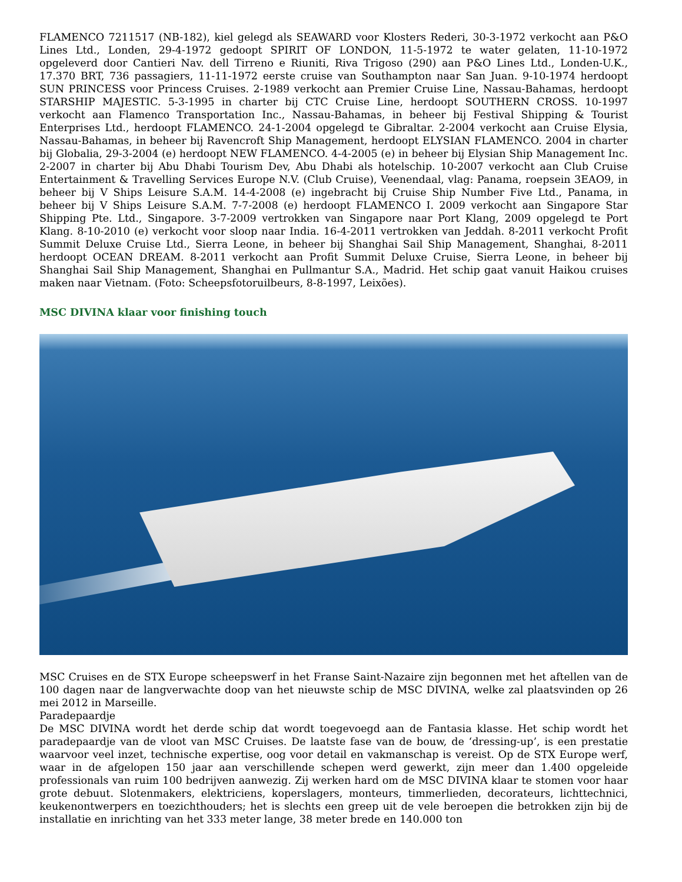FLAMENCO 7211517 (NB-182), kiel gelegd als SEAWARD voor Klosters Rederi, 30-3-1972 verkocht aan P&O Lines Ltd., Londen, 29-4-1972 gedoopt SPIRIT OF LONDON, 11-5-1972 te water gelaten, 11-10-1972 opgeleverd door Cantieri Nav. dell Tirreno e Riuniti, Riva Trigoso (290) aan P&O Lines Ltd., Londen-U.K., 17.370 BRT, 736 passagiers, 11-11-1972 eerste cruise van Southampton naar San Juan. 9-10-1974 herdoopt SUN PRINCESS voor Princess Cruises. 2-1989 verkocht aan Premier Cruise Line, Nassau-Bahamas, herdoopt STARSHIP MAJESTIC. 5-3-1995 in charter bij CTC Cruise Line, herdoopt SOUTHERN CROSS. 10-1997 verkocht aan Flamenco Transportation Inc., Nassau-Bahamas, in beheer bij Festival Shipping & Tourist Enterprises Ltd., herdoopt FLAMENCO. 24-1-2004 opgelegd te Gibraltar. 2-2004 verkocht aan Cruise Elysia, Nassau-Bahamas, in beheer bij Ravencroft Ship Management, herdoopt ELYSIAN FLAMENCO. 2004 in charter bij Globalia, 29-3-2004 (e) herdoopt NEW FLAMENCO. 4-4-2005 (e) in beheer bij Elysian Ship Management Inc. 2-2007 in charter bij Abu Dhabi Tourism Dev, Abu Dhabi als hotelschip. 10-2007 verkocht aan Club Cruise Entertainment & Travelling Services Europe N.V. (Club Cruise), Veenendaal, vlag: Panama, roepsein 3EAO9, in beheer bij V Ships Leisure S.A.M. 14-4-2008 (e) ingebracht bij Cruise Ship Number Five Ltd., Panama, in beheer bij V Ships Leisure S.A.M. 7-7-2008 (e) herdoopt FLAMENCO I. 2009 verkocht aan Singapore Star Shipping Pte. Ltd., Singapore. 3-7-2009 vertrokken van Singapore naar Port Klang, 2009 opgelegd te Port Klang. 8-10-2010 (e) verkocht voor sloop naar India. 16-4-2011 vertrokken van Jeddah. 8-2011 verkocht Profit Summit Deluxe Cruise Ltd., Sierra Leone, in beheer bij Shanghai Sail Ship Management, Shanghai, 8-2011 herdoopt OCEAN DREAM. 8-2011 verkocht aan Profit Summit Deluxe Cruise, Sierra Leone, in beheer bij Shanghai Sail Ship Management, Shanghai en Pullmantur S.A., Madrid. Het schip gaat vanuit Haikou cruises maken naar Vietnam. (Foto: Scheepsfotoruilbeurs, 8-8-1997, Leixões).
MSC DIVINA klaar voor finishing touch
MSC Cruises en de STX Europe scheepswerf in het Franse Saint-Nazaire zijn begonnen met het aftellen van de 100 dagen naar de langverwachte doop van het nieuwste schip de MSC DIVINA, welke zal plaatsvinden op 26 mei 2012 in Marseille.
Paradepaardje
De MSC DIVINA wordt het derde schip dat wordt toegevoegd aan de Fantasia klasse. Het schip wordt het paradepaardje van de vloot van MSC Cruises. De laatste fase van de bouw, de ‘dressing-up’, is een prestatie waarvoor veel inzet, technische expertise, oog voor detail en vakmanschap is vereist. Op de STX Europe werf, waar in de afgelopen 150 jaar aan verschillende schepen werd gewerkt, zijn meer dan 1.400 opgeleide professionals van ruim 100 bedrijven aanwezig. Zij werken hard om de MSC DIVINA klaar te stomen voor haar grote debuut. Slotenmakers, elektriciens, kopersla­gers, monteurs, timmerlieden, decorateurs, lichttechnici, keukenontwerpers en toezichthouders; het is slechts een greep uit de vele beroepen die betrokken zijn bij de installatie en inrichting van het 333 meter lange, 38 meter brede en 140.000 ton